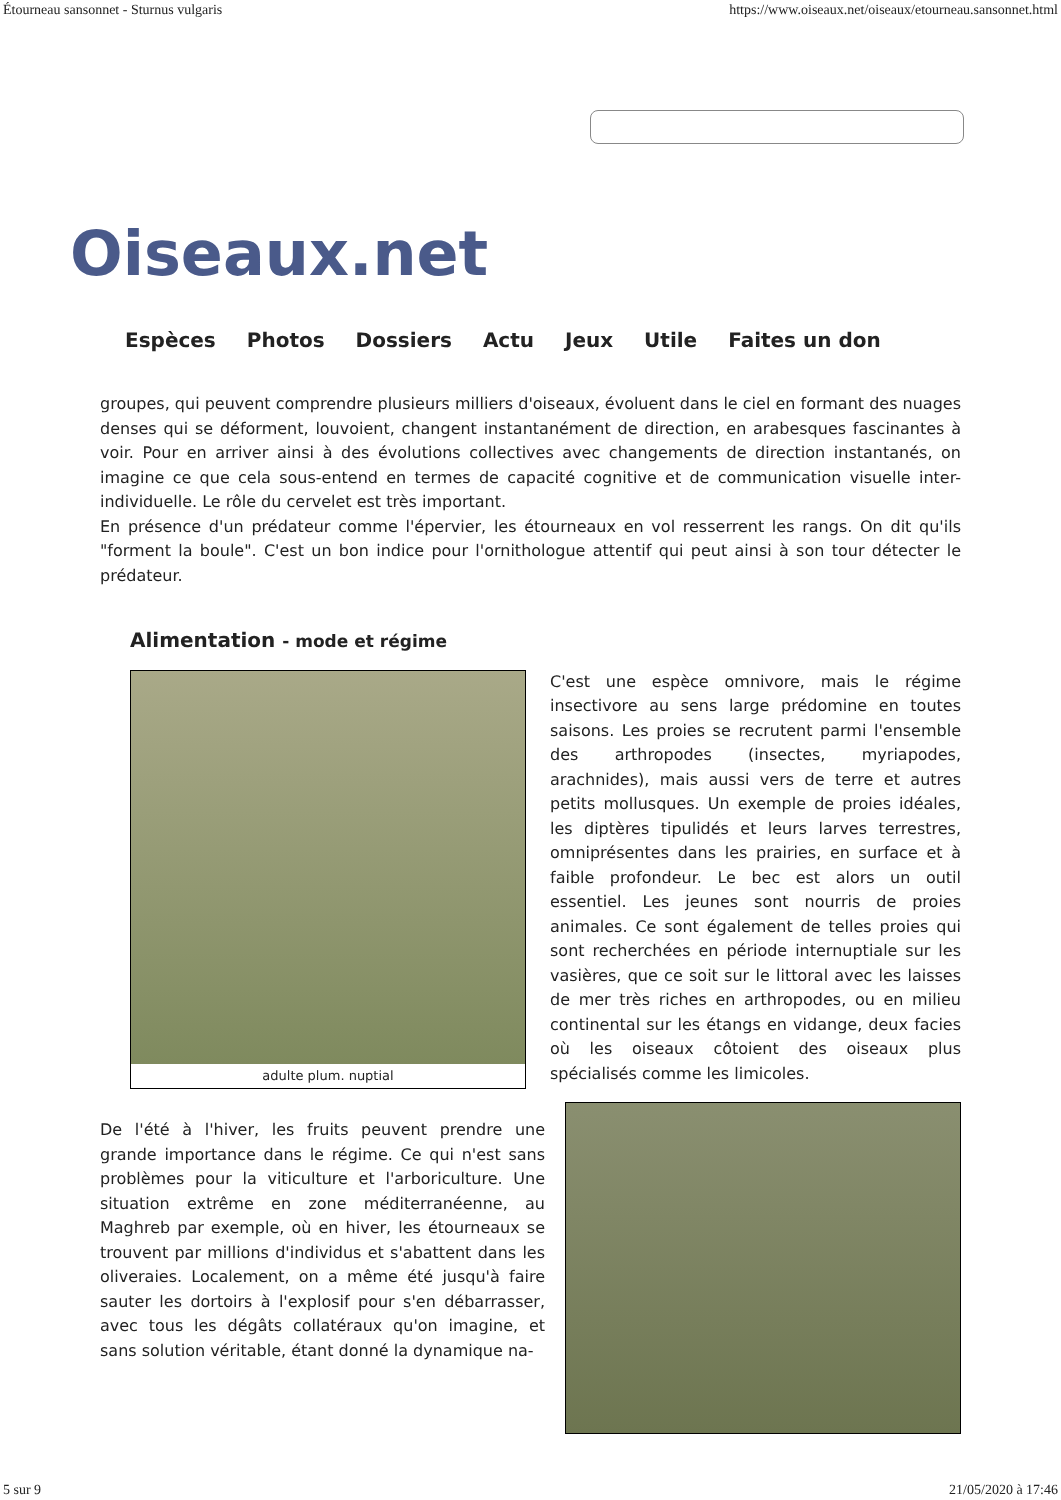Étourneau sansonnet - Sturnus vulgaris https://www.oiseaux.net/oiseaux/etourneau.sansonnet.html
Oiseaux.net
Espèces Photos Dossiers Actu Jeux Utile Faites un don
groupes, qui peuvent comprendre plusieurs milliers d'oiseaux, évoluent dans le ciel en formant des nuages denses qui se déforment, louvoient, changent instantanément de direction, en arabesques fascinantes à voir. Pour en arriver ainsi à des évolutions collectives avec changements de direction instantanés, on imagine ce que cela sous-entend en termes de capacité cognitive et de communication visuelle inter-individuelle. Le rôle du cervelet est très important.
En présence d'un prédateur comme l'épervier, les étourneaux en vol resserrent les rangs. On dit qu'ils "forment la boule". C'est un bon indice pour l'ornithologue attentif qui peut ainsi à son tour détecter le prédateur.
Alimentation - mode et régime
adulte plum. nuptial
C'est une espèce omnivore, mais le régime insectivore au sens large prédomine en toutes saisons. Les proies se recrutent parmi l'ensemble des arthropodes (insectes, myriapodes, arachnides), mais aussi vers de terre et autres petits mollusques. Un exemple de proies idéales, les diptères tipulidés et leurs larves terrestres, omniprésentes dans les prairies, en surface et à faible profondeur. Le bec est alors un outil essentiel. Les jeunes sont nourris de proies animales. Ce sont également de telles proies qui sont recherchées en période internuptiale sur les vasières, que ce soit sur le littoral avec les laisses de mer très riches en arthropodes, ou en milieu continental sur les étangs en vidange, deux facies où les oiseaux côtoient des oiseaux plus spécialisés comme les limicoles.
De l'été à l'hiver, les fruits peuvent prendre une grande importance dans le régime. Ce qui n'est sans problèmes pour la viticulture et l'arboriculture. Une situation extrême en zone méditerranéenne, au Maghreb par exemple, où en hiver, les étourneaux se trouvent par millions d'individus et s'abattent dans les oliveraies. Localement, on a même été jusqu'à faire sauter les dortoirs à l'explosif pour s'en débarrasser, avec tous les dégâts collatéraux qu'on imagine, et sans solution véritable, étant donné la dynamique na-
5 sur 9 21/05/2020 à 17:46